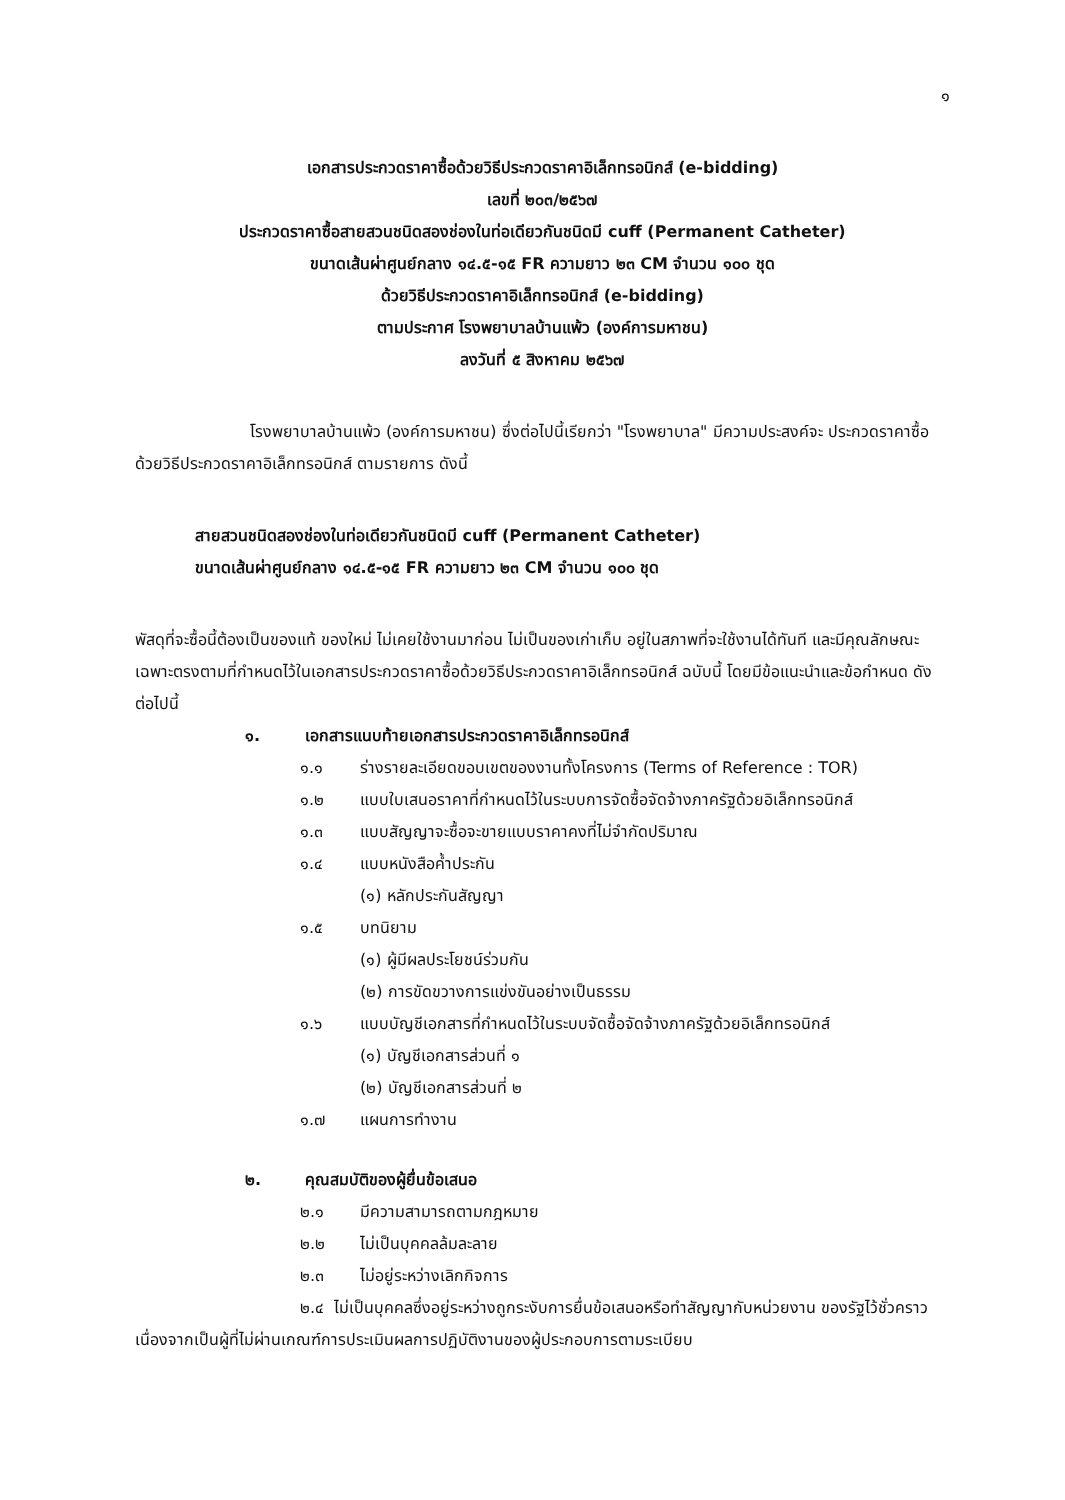๑
เอกสารประกวดราคาซื้อด้วยวิธีประกวดราคาอิเล็กทรอนิกส์ (e-bidding)
เลขที่ ๒๐๓/๒๕๖๗
ประกวดราคาซื้อสายสวนชนิดสองช่องในท่อเดียวกันชนิดมี cuff (Permanent Catheter)
ขนาดเส้นผ่าศูนย์กลาง ๑๔.๕-๑๕ FR ความยาว ๒๓ CM จำนวน ๑๐๐ ชุด
ด้วยวิธีประกวดราคาอิเล็กทรอนิกส์ (e-bidding)
ตามประกาศ โรงพยาบาลบ้านแพ้ว (องค์การมหาชน)
ลงวันที่ ๕ สิงหาคม ๒๕๖๗
โรงพยาบาลบ้านแพ้ว (องค์การมหาชน) ซึ่งต่อไปนี้เรียกว่า "โรงพยาบาล" มีความประสงค์จะ ประกวดราคาซื้อด้วยวิธีประกวดราคาอิเล็กทรอนิกส์ ตามรายการ ดังนี้
สายสวนชนิดสองช่องในท่อเดียวกันชนิดมี cuff (Permanent Catheter)
ขนาดเส้นผ่าศูนย์กลาง ๑๔.๕-๑๕ FR ความยาว ๒๓ CM จำนวน ๑๐๐ ชุด
พัสดุที่จะซื้อนี้ต้องเป็นของแท้ ของใหม่ ไม่เคยใช้งานมาก่อน ไม่เป็นของเก่าเก็บ อยู่ในสภาพที่จะใช้งานได้ทันที และมีคุณลักษณะเฉพาะตรงตามที่กำหนดไว้ในเอกสารประกวดราคาซื้อด้วยวิธีประกวดราคาอิเล็กทรอนิกส์ ฉบับนี้ โดยมีข้อแนะนำและข้อกำหนด ดังต่อไปนี้
๑. เอกสารแนบท้ายเอกสารประกวดราคาอิเล็กทรอนิกส์
๑.๑ ร่างรายละเอียดขอบเขตของงานทั้งโครงการ (Terms of Reference : TOR)
๑.๒ แบบใบเสนอราคาที่กำหนดไว้ในระบบการจัดซื้อจัดจ้างภาครัฐด้วยอิเล็กทรอนิกส์
๑.๓ แบบสัญญาจะซื้อจะขายแบบราคาคงที่ไม่จำกัดปริมาณ
๑.๔ แบบหนังสือค้ำประกัน
(๑) หลักประกันสัญญา
๑.๕ บทนิยาม
(๑) ผู้มีผลประโยชน์ร่วมกัน
(๒) การขัดขวางการแข่งขันอย่างเป็นธรรม
๑.๖ แบบบัญชีเอกสารที่กำหนดไว้ในระบบจัดซื้อจัดจ้างภาครัฐด้วยอิเล็กทรอนิกส์
(๑) บัญชีเอกสารส่วนที่ ๑
(๒) บัญชีเอกสารส่วนที่ ๒
๑.๗ แผนการทำงาน
๒. คุณสมบัติของผู้ยื่นข้อเสนอ
๒.๑ มีความสามารถตามกฎหมาย
๒.๒ ไม่เป็นบุคคลล้มละลาย
๒.๓ ไม่อยู่ระหว่างเลิกกิจการ
๒.๔ ไม่เป็นบุคคลซึ่งอยู่ระหว่างถูกระงับการยื่นข้อเสนอหรือทำสัญญากับหน่วยงาน ของรัฐไว้ชั่วคราว เนื่องจากเป็นผู้ที่ไม่ผ่านเกณฑ์การประเมินผลการปฏิบัติงานของผู้ประกอบการตามระเบียบ